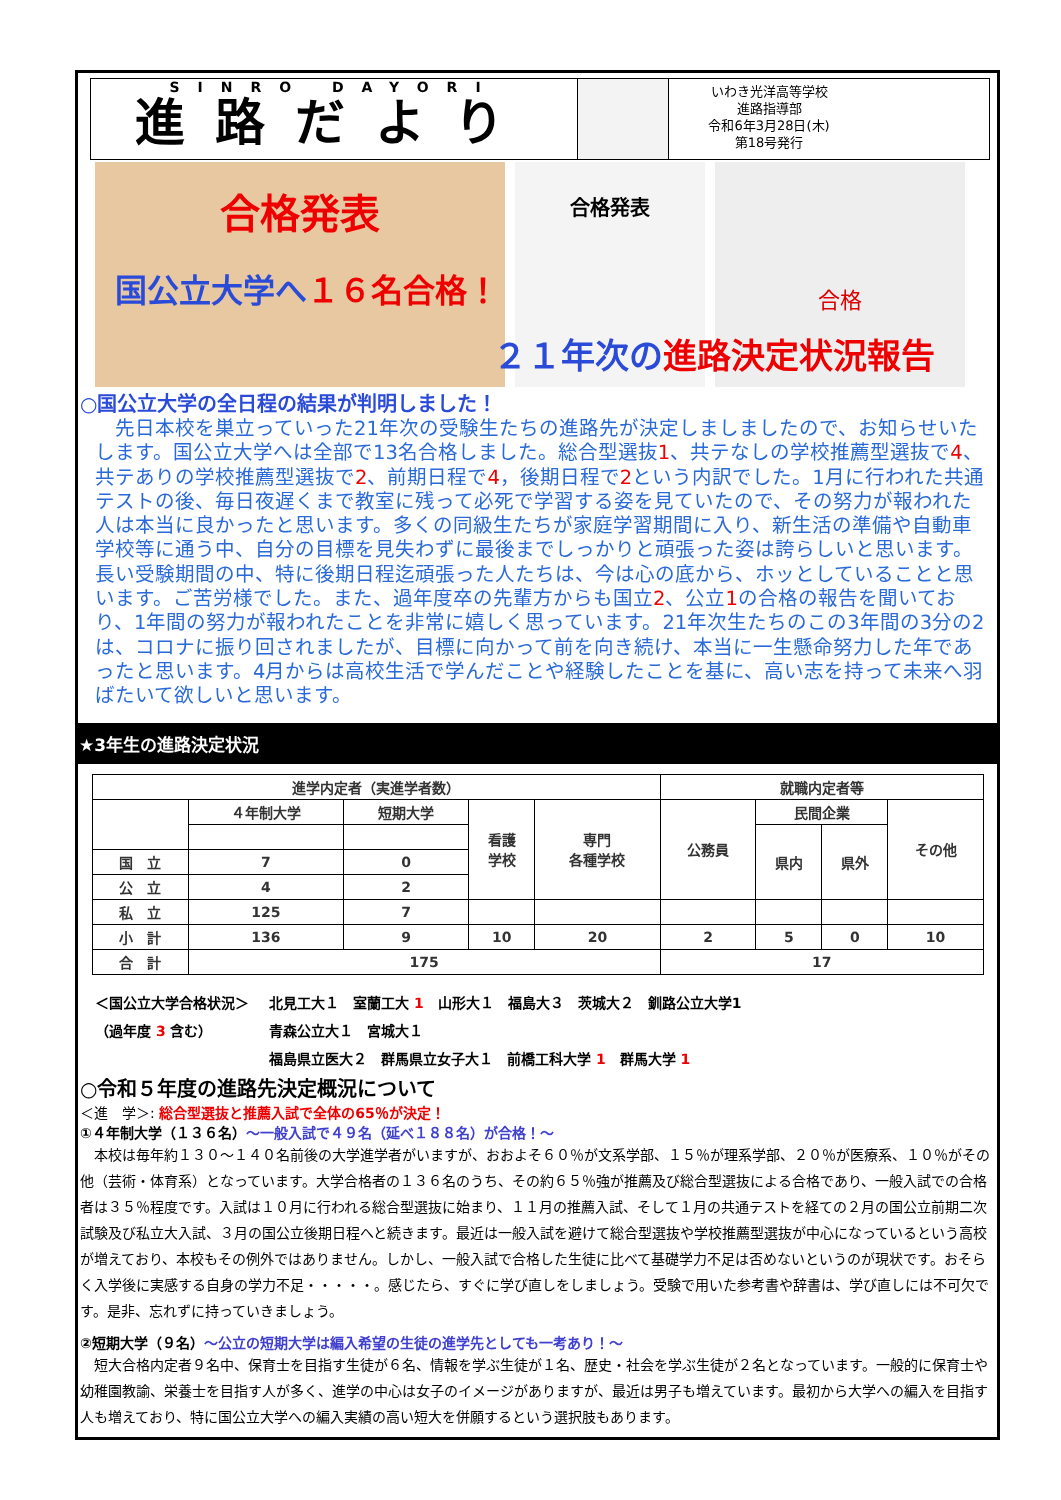SINRO DAYORI
進路だより
いわき光洋高等学校
進路指導部
令和6年3月28日(木)
第18号発行
合格発表
国公立大学へ １６名合格！
合格発表
合格
２１年次の 進路決定状況報告
○国公立大学の全日程の結果が判明しました！
　先日本校を巣立っていった21年次の受験生たちの進路先が決定しましましたので、お知らせいたします。国公立大学へは全部で13名合格しました。総合型選抜1、共テなしの学校推薦型選抜で4、共テありの学校推薦型選抜で2、前期日程で4，後期日程で2という内訳でした。1月に行われた共通テストの後、毎日夜遅くまで教室に残って必死で学習する姿を見ていたので、その努力が報われた人は本当に良かったと思います。多くの同級生たちが家庭学習期間に入り、新生活の準備や自動車学校等に通う中、自分の目標を見失わずに最後までしっかりと頑張った姿は誇らしいと思います。長い受験期間の中、特に後期日程迄頑張った人たちは、今は心の底から、ホッとしていることと思います。ご苦労様でした。また、過年度卒の先輩方からも国立2、公立1の合格の報告を聞いており、1年間の努力が報われたことを非常に嬉しく思っています。21年次生たちのこの3年間の3分の2は、コロナに振り回されましたが、目標に向かって前を向き続け、本当に一生懸命努力した年であったと思います。4月からは高校生活で学んだことや経験したことを基に、高い志を持って未来へ羽ばたいて欲しいと思います。
★3年生の進路決定状況
| 進学内定者（実進学者数） | | | | | 就職内定者等 | | | |
| --- | --- | --- | --- | --- | --- | --- | --- | --- |
| | ４年制大学 | 短期大学 | 看護 学校 | 専門 各種学校 | 公務員 | 民間企業 | | その他 |
| | | | | | | 県内 | 県外 | |
| 国 立 | 7 | 0 | | | | | | |
| 公 立 | 4 | 2 | | | | | | |
| 私 立 | 125 | 7 | | | | | | |
| 小 計 | 136 | 9 | 10 | 20 | 2 | 5 | 0 | 10 |
| 合 計 | 175 | | | | 17 | | | |
＜国公立大学合格状況＞
（過年度 3 含む）
北見工大１　室蘭工大 1　山形大１　福島大３　茨城大２　釧路公立大学1
青森公立大１　宮城大１
福島県立医大２　群馬県立女子大１　前橋工科大学 1　群馬大学 1
○令和５年度の進路先決定概況について
＜進　学＞: 総合型選抜と推薦入試で全体の65％が決定！
①４年制大学（１３６名）～一般入試で４９名（延べ１８８名）が合格！～
　本校は毎年約１３０～１４０名前後の大学進学者がいますが、おおよそ６０％が文系学部、１５％が理系学部、２０％が医療系、１０％がその他（芸術・体育系）となっています。大学合格者の１３６名のうち、その約６５％強が推薦及び総合型選抜による合格であり、一般入試での合格者は３５％程度です。入試は１０月に行われる総合型選抜に始まり、１１月の推薦入試、そして１月の共通テストを経ての２月の国公立前期二次試験及び私立大入試、３月の国公立後期日程へと続きます。最近は一般入試を避けて総合型選抜や学校推薦型選抜が中心になっているという高校が増えており、本校もその例外ではありません。しかし、一般入試で合格した生徒に比べて基礎学力不足は否めないというのが現状です。おそらく入学後に実感する自身の学力不足・・・・・。感じたら、すぐに学び直しをしましょう。受験で用いた参考書や辞書は、学び直しには不可欠です。是非、忘れずに持っていきましょう。
②短期大学（９名）～公立の短期大学は編入希望の生徒の進学先としても一考あり！～
　短大合格内定者９名中、保育士を目指す生徒が６名、情報を学ぶ生徒が１名、歴史・社会を学ぶ生徒が２名となっています。一般的に保育士や幼稚園教諭、栄養士を目指す人が多く、進学の中心は女子のイメージがありますが、最近は男子も増えています。最初から大学への編入を目指す人も増えており、特に国公立大学への編入実績の高い短大を併願するという選択肢もあります。